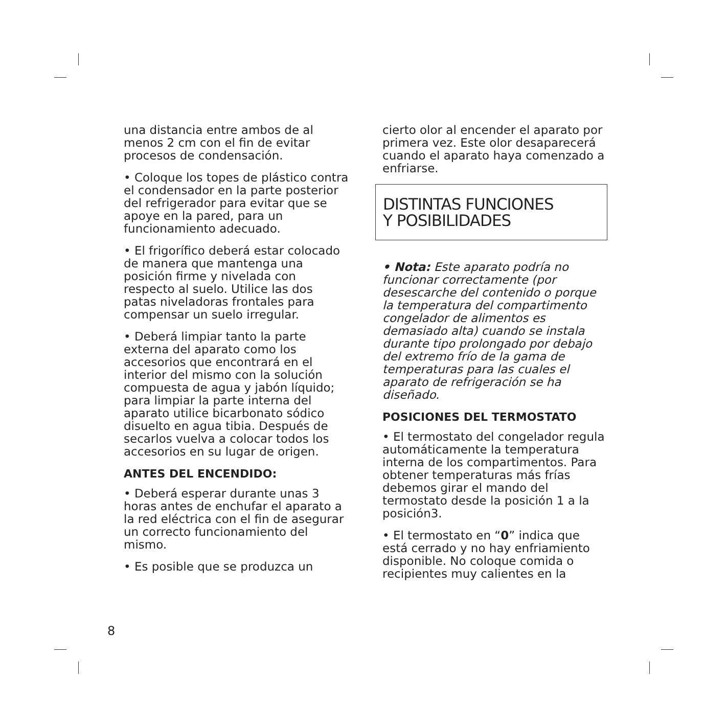una distancia entre ambos de al menos 2 cm con el fin de evitar procesos de condensación.
• Coloque los topes de plástico contra el condensador en la parte posterior del refrigerador para evitar que se apoye en la pared, para un funcionamiento adecuado.
• El frigorífico deberá estar colocado de manera que mantenga una posición firme y nivelada con respecto al suelo. Utilice las dos patas niveladoras frontales para compensar un suelo irregular.
• Deberá limpiar tanto la parte externa del aparato como los accesorios que encontrará en el interior del mismo con la solución compuesta de agua y jabón líquido; para limpiar la parte interna del aparato utilice bicarbonato sódico disuelto en agua tibia. Después de secarlos vuelva a colocar todos los accesorios en su lugar de origen.
ANTES DEL ENCENDIDO:
• Deberá esperar durante unas 3 horas antes de enchufar el aparato a la red eléctrica con el fin de asegurar un correcto funcionamiento del mismo.
• Es posible que se produzca un
cierto olor al encender el aparato por primera vez. Este olor desaparecerá cuando el aparato haya comenzado a enfriarse.
DISTINTAS FUNCIONES
Y POSIBILIDADES
• Nota: Este aparato podría no funcionar correctamente (por desescarche del contenido o porque la temperatura del compartimento congelador de alimentos es demasiado alta) cuando se instala durante tipo prolongado por debajo del extremo frío de la gama de temperaturas para las cuales el aparato de refrigeración se ha diseñado.
POSICIONES DEL TERMOSTATO
• El termostato del congelador regula automáticamente la temperatura interna de los compartimentos. Para obtener temperaturas más frías debemos girar el mando del termostato desde la posición 1 a la posición3.
• El termostato en “0” indica que está cerrado y no hay enfriamiento disponible. No coloque comida o recipientes muy calientes en la
8